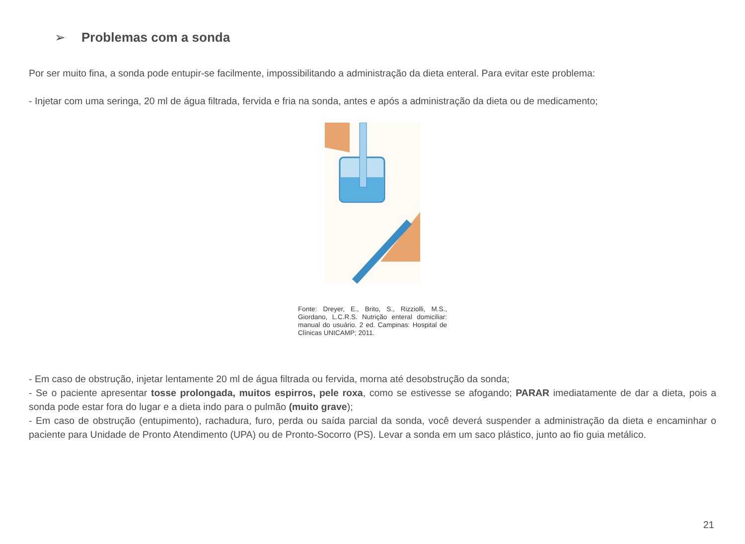➢ Problemas com a sonda
Por ser muito fina, a sonda pode entupir-se facilmente, impossibilitando a administração da dieta enteral. Para evitar este problema:
- Injetar com uma seringa, 20 ml de água filtrada, fervida e fria na sonda, antes e após a administração da dieta ou de medicamento;
Fonte: Dreyer, E., Brito, S., Rizziolli, M.S., Giordano, L.C.R.S. Nutrição enteral domiciliar: manual do usuário. 2 ed. Campinas: Hospital de Clínicas UNICAMP; 2011.
- Em caso de obstrução, injetar lentamente 20 ml de água filtrada ou fervida, morna até desobstrução da sonda;
- Se o paciente apresentar tosse prolongada, muitos espirros, pele roxa, como se estivesse se afogando; PARAR imediatamente de dar a dieta, pois a sonda pode estar fora do lugar e a dieta indo para o pulmão (muito grave);
- Em caso de obstrução (entupimento), rachadura, furo, perda ou saída parcial da sonda, você deverá suspender a administração da dieta e encaminhar o paciente para Unidade de Pronto Atendimento (UPA) ou de Pronto-Socorro (PS). Levar a sonda em um saco plástico, junto ao fio guia metálico.
21